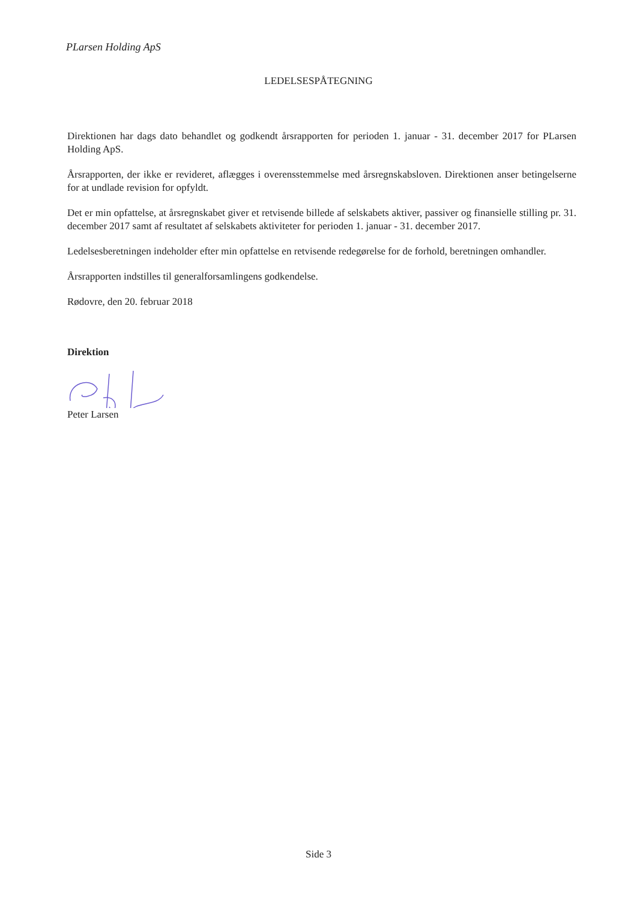PLarsen Holding ApS
LEDELSESPÅTEGNING
Direktionen har dags dato behandlet og godkendt årsrapporten for perioden 1. januar - 31. december 2017 for PLarsen Holding ApS.
Årsrapporten, der ikke er revideret, aflægges i overensstemmelse med årsregnskabsloven. Direktionen anser betingelserne for at undlade revision for opfyldt.
Det er min opfattelse, at årsregnskabet giver et retvisende billede af selskabets aktiver, passiver og finansielle stilling pr. 31. december 2017 samt af resultatet af selskabets aktiviteter for perioden 1. januar - 31. december 2017.
Ledelsesberetningen indeholder efter min opfattelse en retvisende redegørelse for de forhold, beretningen omhandler.
Årsrapporten indstilles til generalforsamlingens godkendelse.
Rødovre, den 20. februar 2018
Direktion
Peter Larsen
Side 3